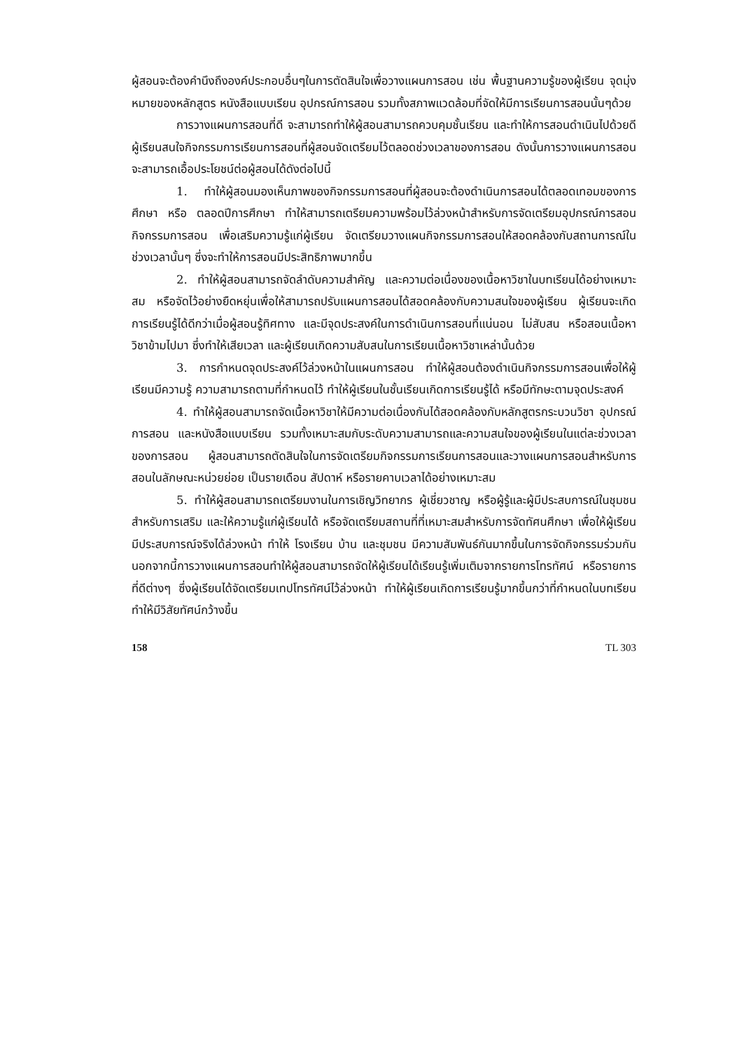ผู้สอนจะต้องคำนึงถึงองค์ประกอบอื่นๆในการตัดสินใจเพื่อวางแผนการสอน เช่น พื้นฐานความรู้ของผู้เรียน จุดมุ่งหมายของหลักสูตร หนังสือแบบเรียน อุปกรณ์การสอน รวมทั้งสภาพแวดล้อมที่จัดให้มีการเรียนการสอนนั้นๆด้วย
การวางแผนการสอนที่ดี จะสามารถทำให้ผู้สอนสามารถควบคุมชั้นเรียน และทำให้การสอนดำเนินไปด้วยดี ผู้เรียนสนใจกิจกรรมการเรียนการสอนที่ผู้สอนจัดเตรียมไว้ตลอดช่วงเวลาของการสอน ดังนั้นการวางแผนการสอน จะสามารถเอื้อประโยชน์ต่อผู้สอนได้ดังต่อไปนี้
1. ทำให้ผู้สอนมองเห็นภาพของกิจกรรมการสอนที่ผู้สอนจะต้องดำเนินการสอนได้ตลอดเทอมของการศึกษา หรือ ตลอดปีการศึกษา ทำให้สามารถเตรียมความพร้อมไว้ล่วงหน้าสำหรับการจัดเตรียมอุปกรณ์การสอน กิจกรรมการสอน เพื่อเสริมความรู้แก่ผู้เรียน จัดเตรียมวางแผนกิจกรรมการสอนให้สอดคล้องกับสถานการณ์ในช่วงเวลานั้นๆ ซึ่งจะทำให้การสอนมีประสิทธิภาพมากขึ้น
2. ทำให้ผู้สอนสามารถจัดลำดับความสำคัญ และความต่อเนื่องของเนื้อหาวิชาในบทเรียนได้อย่างเหมาะสม หรือจัดไว้อย่างยืดหยุ่นเพื่อให้สามารถปรับแผนการสอนได้สอดคล้องกับความสนใจของผู้เรียน ผู้เรียนจะเกิดการเรียนรู้ได้ดีกว่าเมื่อผู้สอนรู้ทิศทาง และมีจุดประสงค์ในการดำเนินการสอนที่แน่นอน ไม่สับสน หรือสอนเนื้อหาวิชาข้ามไปมา ซึ่งทำให้เสียเวลา และผู้เรียนเกิดความสับสนในการเรียนเนื้อหาวิชาเหล่านั้นด้วย
3. การกำหนดจุดประสงค์ไว้ล่วงหน้าในแผนการสอน ทำให้ผู้สอนต้องดำเนินกิจกรรมการสอนเพื่อให้ผู้เรียนมีความรู้ ความสามารถตามที่กำหนดไว้ ทำให้ผู้เรียนในชั้นเรียนเกิดการเรียนรู้ได้ หรือมีทักษะตามจุดประสงค์
4. ทำให้ผู้สอนสามารถจัดเนื้อหาวิชาให้มีความต่อเนื่องกันได้สอดคล้องกับหลักสูตรกระบวนวิชา อุปกรณ์การสอน และหนังสือแบบเรียน รวมทั้งเหมาะสมกับระดับความสามารถและความสนใจของผู้เรียนในแต่ละช่วงเวลาของการสอน ผู้สอนสามารถตัดสินใจในการจัดเตรียมกิจกรรมการเรียนการสอนและวางแผนการสอนสำหรับการสอนในลักษณะหน่วยย่อย เป็นรายเดือน สัปดาห์ หรือรายคาบเวลาได้อย่างเหมาะสม
5. ทำให้ผู้สอนสามารถเตรียมงานในการเชิญวิทยากร ผู้เชี่ยวชาญ หรือผู้รู้และผู้มีประสบการณ์ในชุมชนสำหรับการเสริม และให้ความรู้แก่ผู้เรียนได้ หรือจัดเตรียมสถานที่ที่เหมาะสมสำหรับการจัดทัศนศึกษา เพื่อให้ผู้เรียนมีประสบการณ์จริงได้ล่วงหน้า ทำให้ โรงเรียน บ้าน และชุมชน มีความสัมพันธ์กันมากขึ้นในการจัดกิจกรรมร่วมกัน นอกจากนี้การวางแผนการสอนทำให้ผู้สอนสามารถจัดให้ผู้เรียนได้เรียนรู้เพิ่มเติมจากรายการโทรทัศน์ หรือรายการที่ดีต่างๆ ซึ่งผู้เรียนได้จัดเตรียมเทปโทรทัศน์ไว้ล่วงหน้า ทำให้ผู้เรียนเกิดการเรียนรู้มากขึ้นกว่าที่กำหนดในบทเรียน ทำให้มีวิสัยทัศน์กว้างขึ้น
158 TL 303